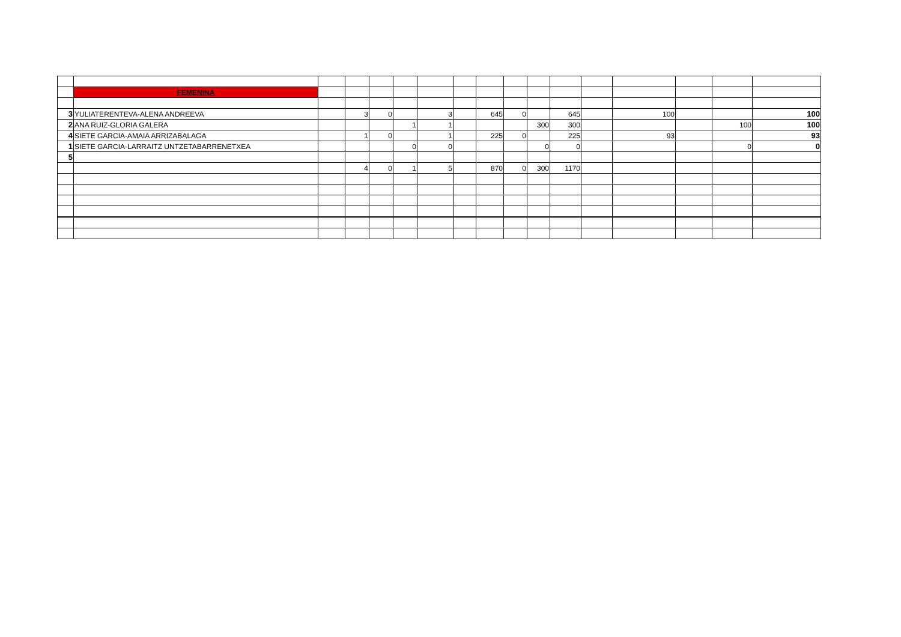| | FEMENINA | | | | | | | | | | | | | | | |
| 3 | YULIATERENTEVA-ALENA ANDREEVA | | 3 | 0 | | 3 | | 645 | 0 | | 645 | | 100 | | | 100 |
| 2 | ANA RUIZ-GLORIA GALERA | | | | 1 | 1 | | | | 300 | 300 | | | | 100 | 100 |
| 4 | SIETE GARCIA-AMAIA ARRIZABALAGA | | 1 | 0 | | 1 | | 225 | 0 | | 225 | | 93 | | | 93 |
| 1 | SIETE GARCIA-LARRAITZ UNTZETABARRENETXEA | | | | 0 | 0 | | | | 0 | 0 | | | | 0 | 0 |
| 5 | | | | | | | | | | | | | | | | |
| | | | 4 | 0 | 1 | 5 | | 870 | 0 | 300 | 1170 | | | | | |